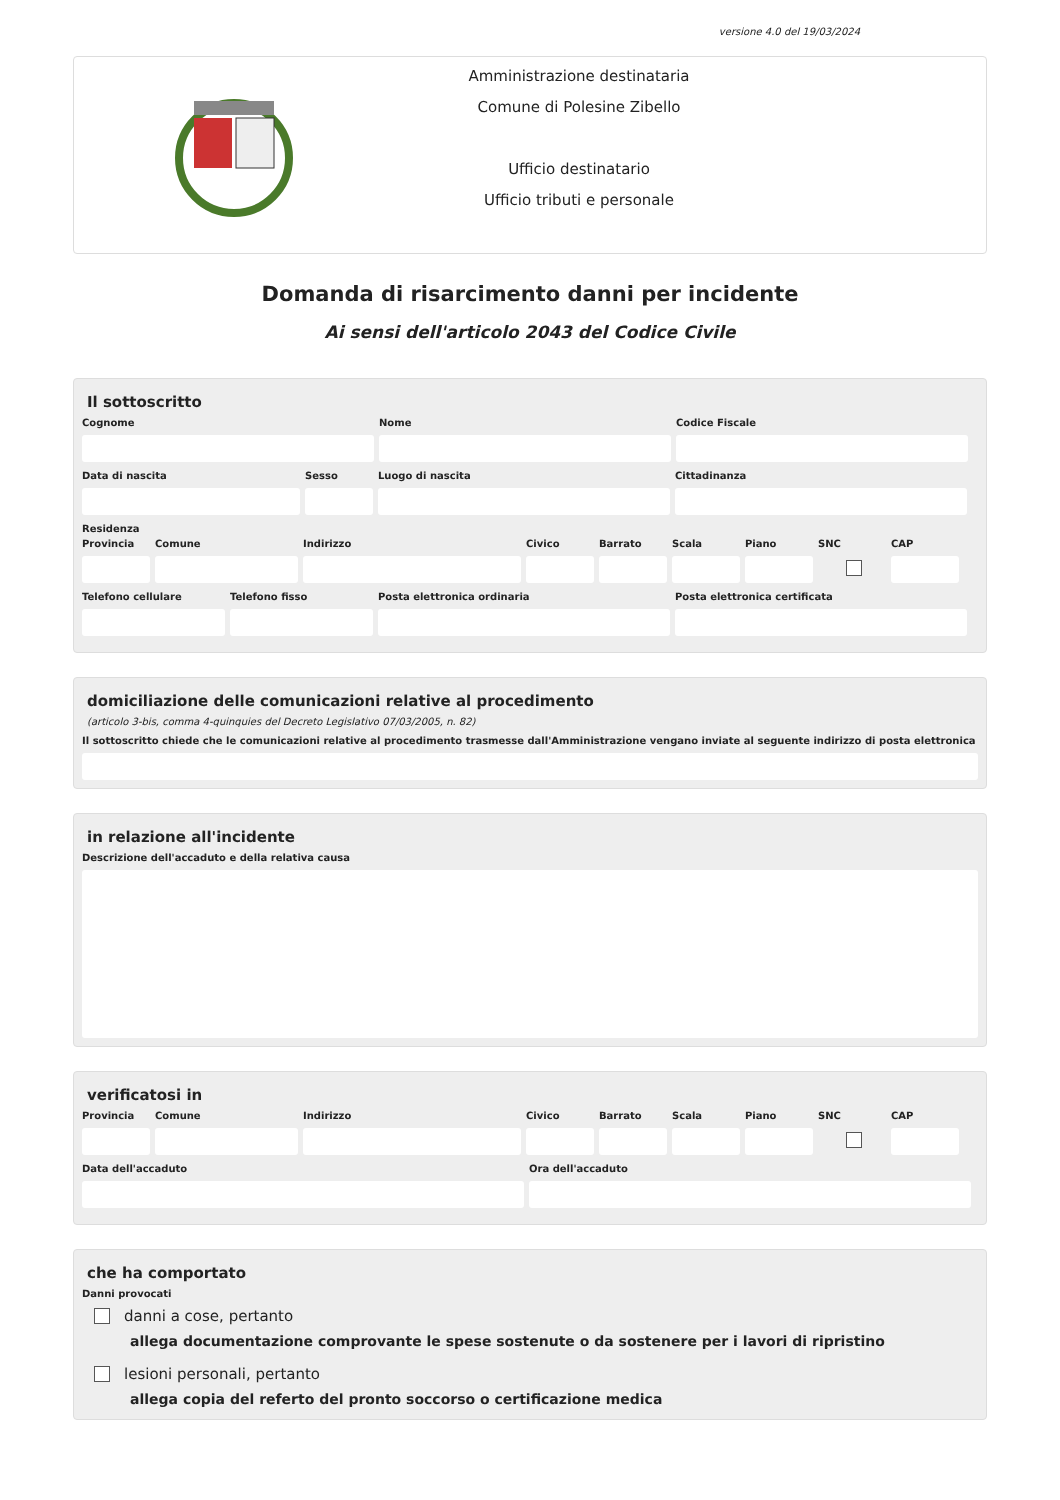versione 4.0 del 19/03/2024
Amministrazione destinataria
Comune di Polesine Zibello
Ufficio destinatario
Ufficio tributi e personale
Domanda di risarcimento danni per incidente
Ai sensi dell'articolo 2043 del Codice Civile
Il sottoscritto
Cognome Nome Codice Fiscale
Data di nascita Sesso Luogo di nascita Cittadinanza
Residenza
Provincia
Comune Indirizzo Civico Barrato Scala Piano SNC CAP
Telefono cellulare
Telefono fisso Posta elettronica ordinaria Posta elettronica certificata
domiciliazione delle comunicazioni relative al procedimento
(articolo 3-bis, comma 4-quinquies del Decreto Legislativo 07/03/2005, n. 82)
Il sottoscritto chiede che le comunicazioni relative al procedimento trasmesse dall'Amministrazione vengano inviate al seguente indirizzo di posta elettronica
in relazione all'incidente
Descrizione dell'accaduto e della relativa causa
verificatosi in
Provincia
Comune Indirizzo Civico Barrato Scala Piano SNC CAP
Data dell'accaduto Ora dell'accaduto
che ha comportato
Danni provocati
danni a cose, pertanto
allega documentazione comprovante le spese sostenute o da sostenere per i lavori di ripristino
lesioni personali, pertanto
allega copia del referto del pronto soccorso o certificazione medica